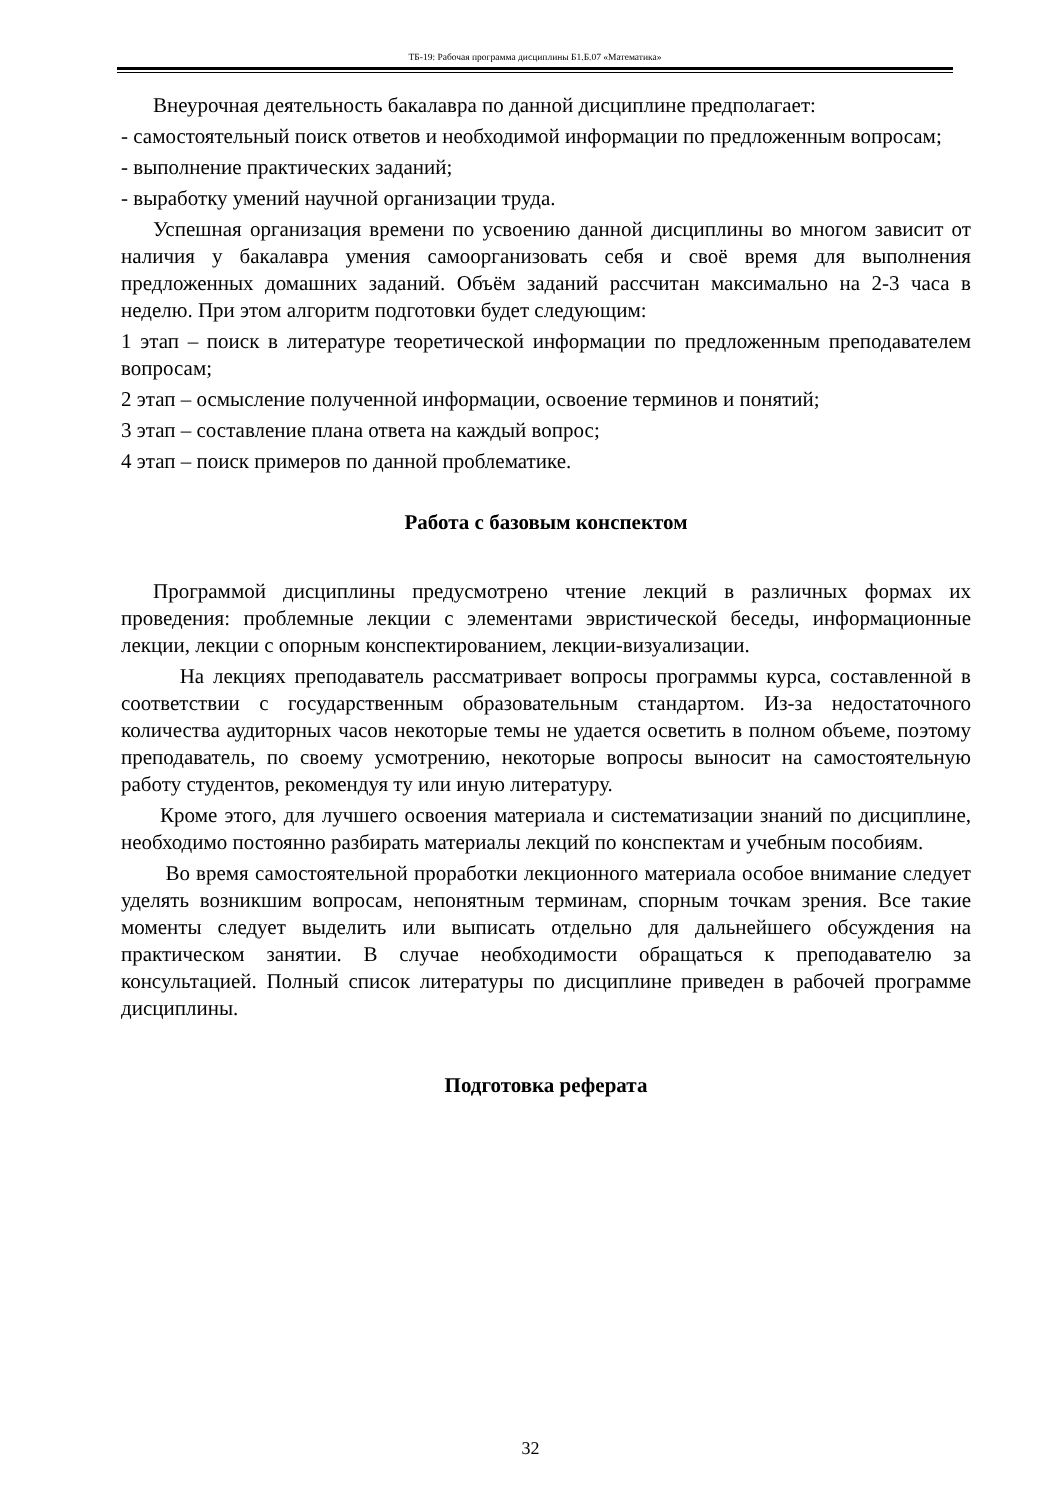ТБ-19: Рабочая программа дисциплины Б1.Б.07 «Математика»
Внеурочная деятельность бакалавра по данной дисциплине предполагает:
- самостоятельный поиск ответов и необходимой информации по предложенным вопросам;
- выполнение практических заданий;
- выработку умений научной организации труда.
Успешная организация времени по усвоению данной дисциплины во многом зависит от наличия у бакалавра умения самоорганизовать себя и своё время для выполнения предложенных домашних заданий. Объём заданий рассчитан максимально на 2-3 часа в неделю. При этом алгоритм подготовки будет следующим:
1 этап – поиск в литературе теоретической информации по предложенным преподавателем вопросам;
2 этап – осмысление полученной информации, освоение терминов и понятий;
3 этап – составление плана ответа на каждый вопрос;
4 этап – поиск примеров по данной проблематике.
Работа с базовым конспектом
Программой дисциплины предусмотрено чтение лекций в различных формах их проведения: проблемные лекции с элементами эвристической беседы, информационные лекции, лекции с опорным конспектированием, лекции-визуализации.
На лекциях преподаватель рассматривает вопросы программы курса, составленной в соответствии с государственным образовательным стандартом. Из-за недостаточного количества аудиторных часов некоторые темы не удается осветить в полном объеме, поэтому преподаватель, по своему усмотрению, некоторые вопросы выносит на самостоятельную работу студентов, рекомендуя ту или иную литературу.
Кроме этого, для лучшего освоения материала и систематизации знаний по дисциплине, необходимо постоянно разбирать материалы лекций по конспектам и учебным пособиям.
Во время самостоятельной проработки лекционного материала особое внимание следует уделять возникшим вопросам, непонятным терминам, спорным точкам зрения. Все такие моменты следует выделить или выписать отдельно для дальнейшего обсуждения на практическом занятии. В случае необходимости обращаться к преподавателю за консультацией. Полный список литературы по дисциплине приведен в рабочей программе дисциплины.
Подготовка реферата
32